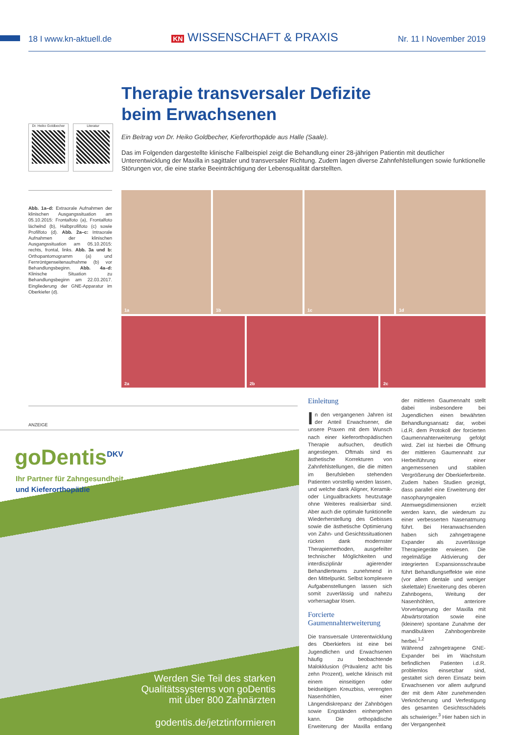18 I www.kn-aktuell.de KN WISSENSCHAFT & PRAXIS Nr. 11 I November 2019
Therapie transversaler Defizite
beim Erwachsenen
Dr. Heiko Goldbecher
Literatur
Ein Beitrag von Dr. Heiko Goldbecher, Kieferorthopäde aus Halle (Saale).
Das im Folgenden dargestellte klinische Fallbeispiel zeigt die Behandlung einer 28-jährigen Patientin mit deutlicher Unterentwicklung der Maxilla in sagittaler und transversaler Richtung. Zudem lagen diverse Zahnfehlstellungen sowie funktionelle Störungen vor, die eine starke Beeinträchtigung der Lebensqualität darstellten.
Abb. 1a–d: Extraorale Aufnahmen der klinischen Ausgangssituation am 05.10.2015: Frontalfoto (a), Frontalfoto lächelnd (b), Halbprofilfoto (c) sowie Profilfoto (d). Abb. 2a–c: Intraorale Aufnahmen der klinischen Ausgangssituation am 05.10.2015: rechts, frontal, links. Abb. 3a und b: Orthopantomogramm (a) und Fernröntgenseitenaufnahme (b) vor Behandlungsbeginn. Abb. 4a–d: Klinische Situation zu Behandlungsbeginn am 22.03.2017. Eingliederung der GNE-Apparatur im Oberkiefer (d).
1a 1b 1c 1d
2a 2b 2c
ANZEIGE
goDentis<sup>DKV</sup>
Ihr Partner für Zahngesundheit
und Kieferorthopädie
Werden Sie Teil des starken
Qualitätssystems von goDentis
mit über 800 Zahnärzten
godentis.de/jetztinformieren
Einleitung
In den vergangenen Jahren ist der Anteil Erwachsener, die unsere Praxen mit dem Wunsch nach einer kieferorthopädischen Therapie aufsuchen, deutlich angestiegen. Oftmals sind es ästhetische Korrekturen von Zahnfehlstellungen, die die mitten im Berufsleben stehenden Patienten vorstellig werden lassen, und welche dank Aligner, Keramik- oder Lingualbrackets heutzutage ohne Weiteres realisierbar sind. Aber auch die optimale funktionelle Wiederherstellung des Gebisses sowie die ästhetische Optimierung von Zahn- und Gesichtssituationen rücken dank modernster Therapiemethoden, ausgefeilter technischer Möglichkeiten und interdisziplinär agierender Behandlerteams zunehmend in den Mittelpunkt. Selbst komplexere Aufgabenstellungen lassen sich somit zuverlässig und nahezu vorhersagbar lösen.
Forcierte Gaumennahterweiterung
Die transversale Unterentwicklung des Oberkiefers ist eine bei Jugendlichen und Erwachsenen häufig zu beobachtende Malokklusion (Prävalenz acht bis zehn Prozent), welche klinisch mit einem einseitigen oder beidseitigen Kreuzbiss, verengten Nasenhöhlen, einer Längendiskrepanz der Zahnbögen sowie Engständen einhergehen kann. Die orthopädische Erweiterung der Maxilla entlang der mittleren Gaumennaht stellt dabei insbesondere bei Jugendlichen einen bewährten Behandlungsansatz dar, wobei i.d.R. dem Protokoll der forcierten Gaumennahterweiterung gefolgt wird. Ziel ist hierbei die Öffnung der mittleren Gaumennaht zur Herbeiführung einer angemessenen und stabilen Vergrößerung der Oberkieferbreite. Zudem haben Studien gezeigt, dass parallel eine Erweiterung der nasopharyngealen Atemwegsdimensionen erzielt werden kann, die wiederum zu einer verbesserten Nasenatmung führt. Bei Heranwachsenden haben sich zahngetragene Expander als zuverlässige Therapiegeräte erwiesen. Die regelmäßige Aktivierung der integrierten Expansionsschraube führt Behandlungseffekte wie eine (vor allem dentale und weniger skelettale) Erweiterung des oberen Zahnbogens, Weitung der Nasenhöhlen, anteriore Vorverlagerung der Maxilla mit Abwärtsrotation sowie eine (kleinere) spontane Zunahme der mandibulären Zahnbogenbreite herbei.<sup>1,2</sup>
Während zahngetragene GNE-Expander bei im Wachstum befindlichen Patienten i.d.R. problemlos einsetzbar sind, gestaltet sich deren Einsatz beim Erwachsenen vor allem aufgrund der mit dem Alter zunehmenden Verknöcherung und Verfestigung des gesamten Gesichtsschädels als schwieriger.<sup>3</sup> Hier haben sich in der Vergangenheit